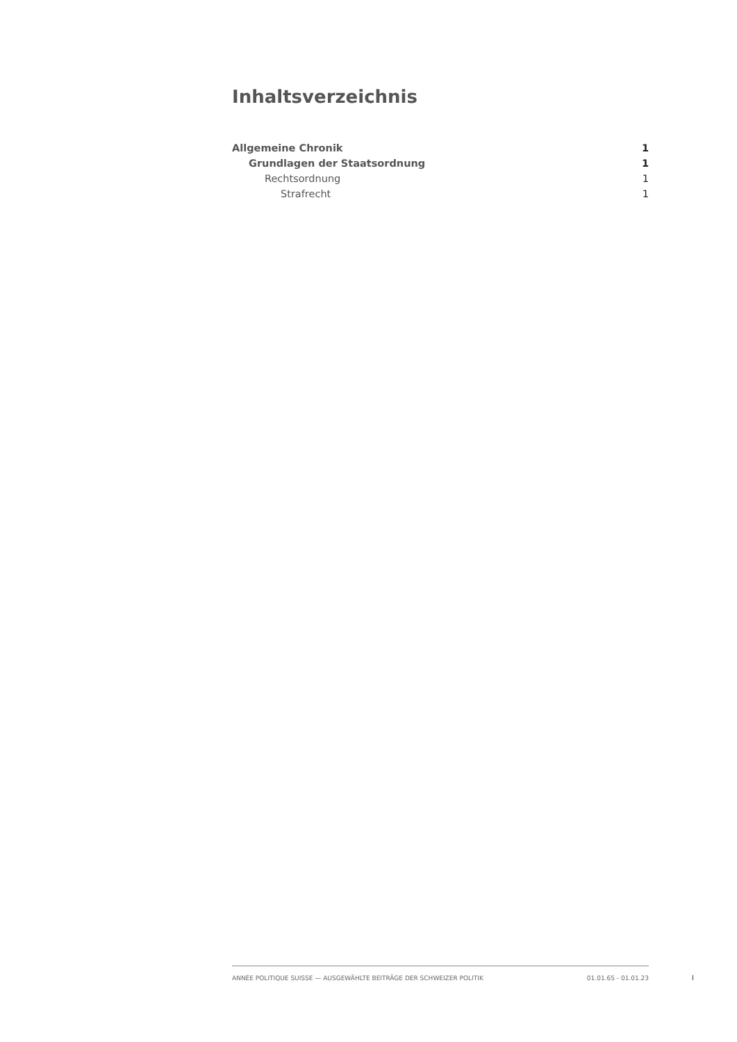Inhaltsverzeichnis
Allgemeine Chronik 1
Grundlagen der Staatsordnung 1
Rechtsordnung 1
Strafrecht 1
ANNÉE POLITIQUE SUISSE — AUSGEWÄHLTE BEITRÄGE DER SCHWEIZER POLITIK 01.01.65 - 01.01.23
I